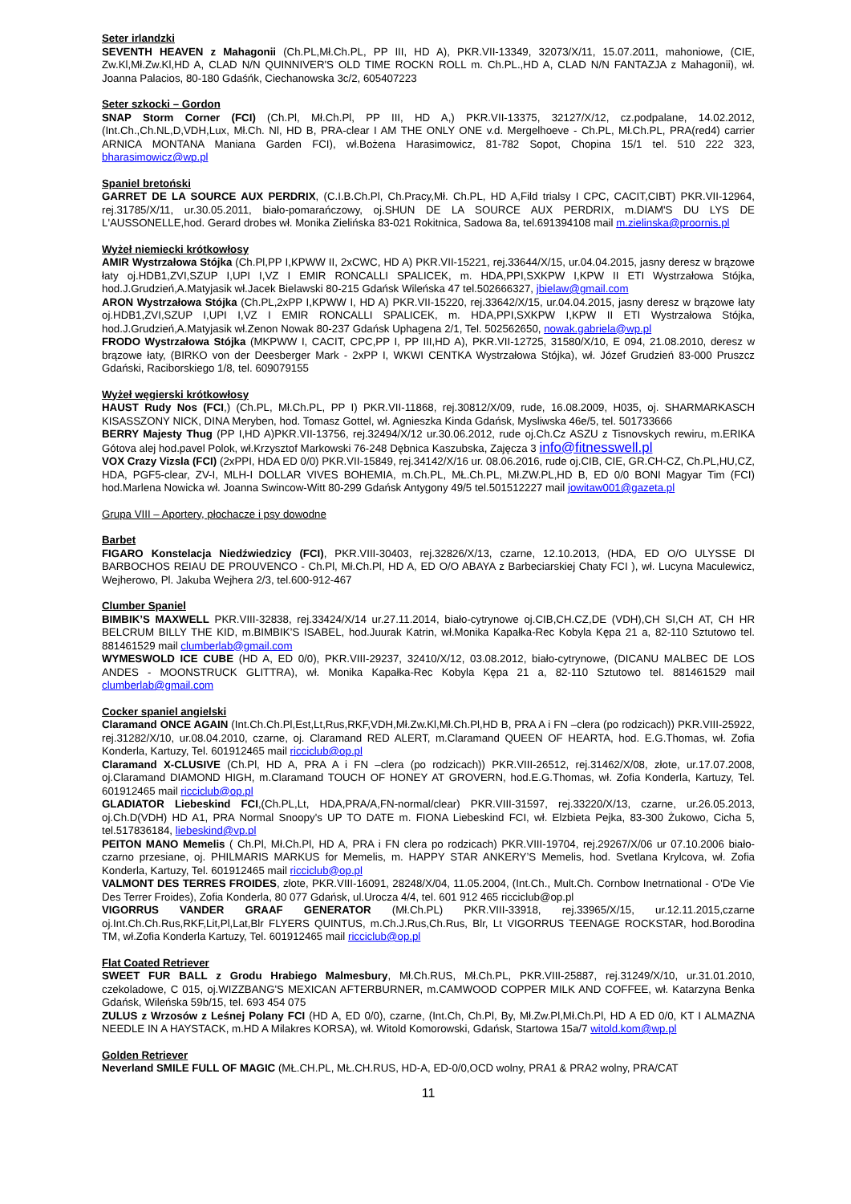Seter irlandzki
SEVENTH HEAVEN z Mahagonii (Ch.PL,Mł.Ch.PL, PP III, HD A), PKR.VII-13349, 32073/X/11, 15.07.2011, mahoniowe, (CIE, Zw.Kl,Mł.Zw.Kl,HD A, CLAD N/N QUINNIVER'S OLD TIME ROCKN ROLL m. Ch.PL.,HD A, CLAD N/N FANTAZJA z Mahagonii), wł. Joanna Palacios, 80-180 Gdaśńk, Ciechanowska 3c/2, 605407223
Seter szkocki – Gordon
SNAP Storm Corner (FCI) (Ch.Pl, Mł.Ch.Pl, PP III, HD A,) PKR.VII-13375, 32127/X/12, cz.podpalane, 14.02.2012, (Int.Ch.,Ch.NL,D,VDH,Lux, Mł.Ch. Nl, HD B, PRA-clear I AM THE ONLY ONE v.d. Mergelhoeve - Ch.PL, Mł.Ch.PL, PRA(red4) carrier ARNICA MONTANA Maniana Garden FCI), wł.Bożena Harasimowicz, 81-782 Sopot, Chopina 15/1 tel. 510 222 323, bharasimowicz@wp.pl
Spaniel bretoński
GARRET DE LA SOURCE AUX PERDRIX, (C.I.B.Ch.Pl, Ch.Pracy,Mł. Ch.PL, HD A,Fild trialsy I CPC, CACIT,CIBT) PKR.VII-12964, rej.31785/X/11, ur.30.05.2011, biało-pomarańczowy, oj.SHUN DE LA SOURCE AUX PERDRIX, m.DIAM'S DU LYS DE L'AUSSONELLE,hod. Gerard drobes wł. Monika Zielińska 83-021 Rokitnica, Sadowa 8a, tel.691394108 mail m.zielinska@proornis.pl
Wyżeł niemiecki krótkowłosy
AMIR Wystrzałowa Stójka (Ch.Pl,PP I,KPWW II, 2xCWC, HD A) PKR.VII-15221, rej.33644/X/15, ur.04.04.2015, jasny deresz w brązowe łaty oj.HDB1,ZVI,SZUP I,UPI I,VZ I EMIR RONCALLI SPALICEK, m. HDA,PPI,SXKPW I,KPW II ETI Wystrzałowa Stójka, hod.J.Grudzień,A.Matyjasik wł.Jacek Bielawski 80-215 Gdańsk Wileńska 47 tel.502666327, jbielaw@gmail.com
ARON Wystrzałowa Stójka (Ch.PL,2xPP I,KPWW I, HD A) PKR.VII-15220, rej.33642/X/15, ur.04.04.2015, jasny deresz w brązowe łaty oj.HDB1,ZVI,SZUP I,UPI I,VZ I EMIR RONCALLI SPALICEK, m. HDA,PPI,SXKPW I,KPW II ETI Wystrzałowa Stójka, hod.J.Grudzień,A.Matyjasik wł.Zenon Nowak 80-237 Gdańsk Uphagena 2/1, Tel. 502562650, nowak.gabriela@wp.pl
FRODO Wystrzałowa Stójka (MKPWW I, CACIT, CPC,PP I, PP III,HD A), PKR.VII-12725, 31580/X/10, E 094, 21.08.2010, deresz w brązowe łaty, (BIRKO von der Deesberger Mark - 2xPP I, WKWI CENTKA Wystrzałowa Stójka), wł. Józef Grudzień 83-000 Pruszcz Gdański, Raciborskiego 1/8, tel. 609079155
Wyżeł węgierski krótkowłosy
HAUST Rudy Nos (FCI,) (Ch.PL, Mł.Ch.PL, PP I) PKR.VII-11868, rej.30812/X/09, rude, 16.08.2009, H035, oj. SHARMARKASCH KISASSZONY NICK, DINA Meryben, hod. Tomasz Gottel, wł. Agnieszka Kinda Gdańsk, Mysliwska 46e/5, tel. 501733666
BERRY Majesty Thug (PP I,HD A)PKR.VII-13756, rej.32494/X/12 ur.30.06.2012, rude oj.Ch.Cz ASZU z Tisnovskych rewiru, m.ERIKA Gótova alej hod.pavel Polok, wł.Krzysztof Markowski 76-248 Dębnica Kaszubska, Zajęcza 3 info@fitnesswell.pl
VOX Crazy Vizsla (FCI) (2xPPI, HDA ED 0/0) PKR.VII-15849, rej.34142/X/16 ur. 08.06.2016, rude oj.CIB, CIE, GR.CH-CZ, Ch.PL,HU,CZ, HDA, PGF5-clear, ZV-I, MLH-I DOLLAR VIVES BOHEMIA, m.Ch.PL, MŁ.Ch.PL, Mł.ZW.PL,HD B, ED 0/0 BONI Magyar Tim (FCI) hod.Marlena Nowicka wł. Joanna Swincow-Witt 80-299 Gdańsk Antygony 49/5 tel.501512227 mail jowitaw001@gazeta.pl
Grupa VIII – Aportery, płochacze i psy dowodne
Barbet
FIGARO Konstelacja Niedźwiedzicy (FCI), PKR.VIII-30403, rej.32826/X/13, czarne, 12.10.2013, (HDA, ED O/O ULYSSE DI BARBOCHOS REIAU DE PROUVENCO - Ch.Pl, Mł.Ch.Pl, HD A, ED O/O ABAYA z Barbeciarskiej Chaty FCI ), wł. Lucyna Maculewicz, Wejherowo, Pl. Jakuba Wejhera 2/3, tel.600-912-467
Clumber Spaniel
BIMBIK’S MAXWELL PKR.VIII-32838, rej.33424/X/14 ur.27.11.2014, biało-cytrynowe oj.CIB,CH.CZ,DE (VDH),CH SI,CH AT, CH HR BELCRUM BILLY THE KID, m.BIMBIK’S ISABEL, hod.Juurak Katrin, wł.Monika Kapałka-Rec Kobyla Kępa 21 a, 82-110 Sztutowo tel. 881461529 mail clumberlab@gmail.com
WYMESWOLD ICE CUBE (HD A, ED 0/0), PKR.VIII-29237, 32410/X/12, 03.08.2012, biało-cytrynowe, (DICANU MALBEC DE LOS ANDES - MOONSTRUCK GLITTRA), wł. Monika Kapałka-Rec Kobyla Kępa 21 a, 82-110 Sztutowo tel. 881461529 mail clumberlab@gmail.com
Cocker spaniel angielski
Claramand ONCE AGAIN (Int.Ch.Ch.Pl,Est,Lt,Rus,RKF,VDH,Mł.Zw.Kl,Mł.Ch.Pl,HD B, PRA A i FN –clera (po rodzicach)) PKR.VIII-25922, rej.31282/X/10, ur.08.04.2010, czarne, oj. Claramand RED ALERT, m.Claramand QUEEN OF HEARTA, hod. E.G.Thomas, wł. Zofia Konderla, Kartuzy, Tel. 601912465 mail ricciclub@op.pl
Claramand X-CLUSIVE (Ch.Pl, HD A, PRA A i FN –clera (po rodzicach)) PKR.VIII-26512, rej.31462/X/08, złote, ur.17.07.2008, oj.Claramand DIAMOND HIGH, m.Claramand TOUCH OF HONEY AT GROVERN, hod.E.G.Thomas, wł. Zofia Konderla, Kartuzy, Tel. 601912465 mail ricciclub@op.pl
GLADIATOR Liebeskind FCI,(Ch.PL,Lt, HDA,PRA/A,FN-normal/clear) PKR.VIII-31597, rej.33220/X/13, czarne, ur.26.05.2013, oj.Ch.D(VDH) HD A1, PRA Normal Snoopy's UP TO DATE m. FIONA Liebeskind FCI, wł. Elzbieta Pejka, 83-300 Żukowo, Cicha 5, tel.517836184, liebeskind@vp.pl
PEITON MANO Memelis ( Ch.Pl, Mł.Ch.Pl, HD A, PRA i FN clera po rodzicach) PKR.VIII-19704, rej.29267/X/06 ur 07.10.2006 biało-czarno przesiane, oj. PHILMARIS MARKUS for Memelis, m. HAPPY STAR ANKERY’S Memelis, hod. Svetlana Krylcova, wł. Zofia Konderla, Kartuzy, Tel. 601912465 mail ricciclub@op.pl
VALMONT DES TERRES FROIDES, złote, PKR.VIII-16091, 28248/X/04, 11.05.2004, (Int.Ch., Mult.Ch. Cornbow Inetrnational - O'De Vie Des Terrer Froides), Zofia Konderla, 80 077 Gdańsk, ul.Urocza 4/4, tel. 601 912 465 ricciclub@op.pl
VIGORRUS VANDER GRAAF GENERATOR (Mł.Ch.PL) PKR.VIII-33918, rej.33965/X/15, ur.12.11.2015,czarne oj.Int.Ch.Ch.Rus,RKF,Lit,Pl,Lat,Blr FLYERS QUINTUS, m.Ch.J.Rus,Ch.Rus, Blr, Lt VIGORRUS TEENAGE ROCKSTAR, hod.Borodina TM, wł.Zofia Konderla Kartuzy, Tel. 601912465 mail ricciclub@op.pl
Flat Coated Retriever
SWEET FUR BALL z Grodu Hrabiego Malmesbury, Mł.Ch.RUS, Mł.Ch.PL, PKR.VIII-25887, rej.31249/X/10, ur.31.01.2010, czekoladowe, C 015, oj.WIZZBANG'S MEXICAN AFTERBURNER, m.CAMWOOD COPPER MILK AND COFFEE, wł. Katarzyna Benka Gdańsk, Wileńska 59b/15, tel. 693 454 075
ZULUS z Wrzosów z Leśnej Polany FCI (HD A, ED 0/0), czarne, (Int.Ch, Ch.Pl, By, Mł.Zw.Pl,Mł.Ch.Pl, HD A ED 0/0, KT I ALMAZNA NEEDLE IN A HAYSTACK, m.HD A Milakres KORSA), wł. Witold Komorowski, Gdańsk, Startowa 15a/7 witold.kom@wp.pl
Golden Retriever
Neverland SMILE FULL OF MAGIC (MŁ.CH.PL, MŁ.CH.RUS, HD-A, ED-0/0,OCD wolny, PRA1 & PRA2 wolny, PRA/CAT
11